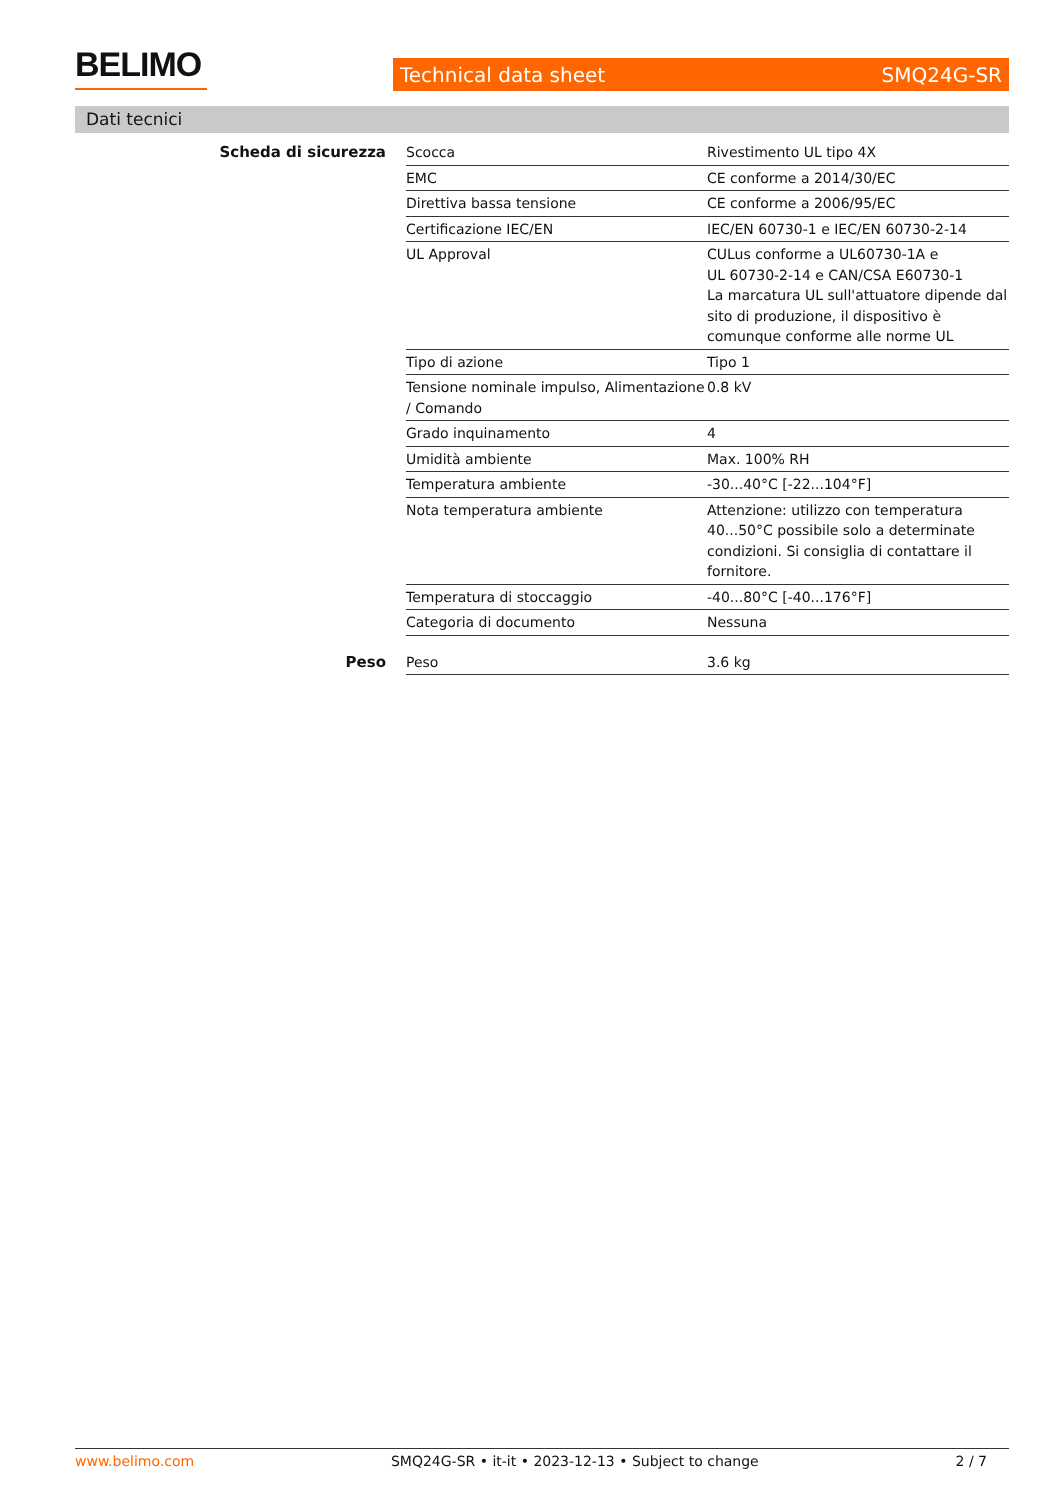BELIMO
Technical data sheet SMQ24G-SR
Dati tecnici
| Scheda di sicurezza | Scocca | Rivestimento UL tipo 4X |
| | EMC | CE conforme a 2014/30/EC |
| | Direttiva bassa tensione | CE conforme a 2006/95/EC |
| | Certificazione IEC/EN | IEC/EN 60730-1 e IEC/EN 60730-2-14 |
| | UL Approval | CULus conforme a UL60730-1A e UL 60730-2-14 e CAN/CSA E60730-1 La marcatura UL sull'attuatore dipende dal sito di produzione, il dispositivo è comunque conforme alle norme UL |
| | Tipo di azione | Tipo 1 |
| | Tensione nominale impulso, Alimentazione / Comando | 0.8 kV |
| | Grado inquinamento | 4 |
| | Umidità ambiente | Max. 100% RH |
| | Temperatura ambiente | -30...40°C [-22...104°F] |
| | Nota temperatura ambiente | Attenzione: utilizzo con temperatura 40...50°C possibile solo a determinate condizioni. Si consiglia di contattare il fornitore. |
| | Temperatura di stoccaggio | -40...80°C [-40...176°F] |
| | Categoria di documento | Nessuna |
| Peso | Peso | 3.6 kg |
www.belimo.com SMQ24G-SR • it-it • 2023-12-13 • Subject to change 2 / 7